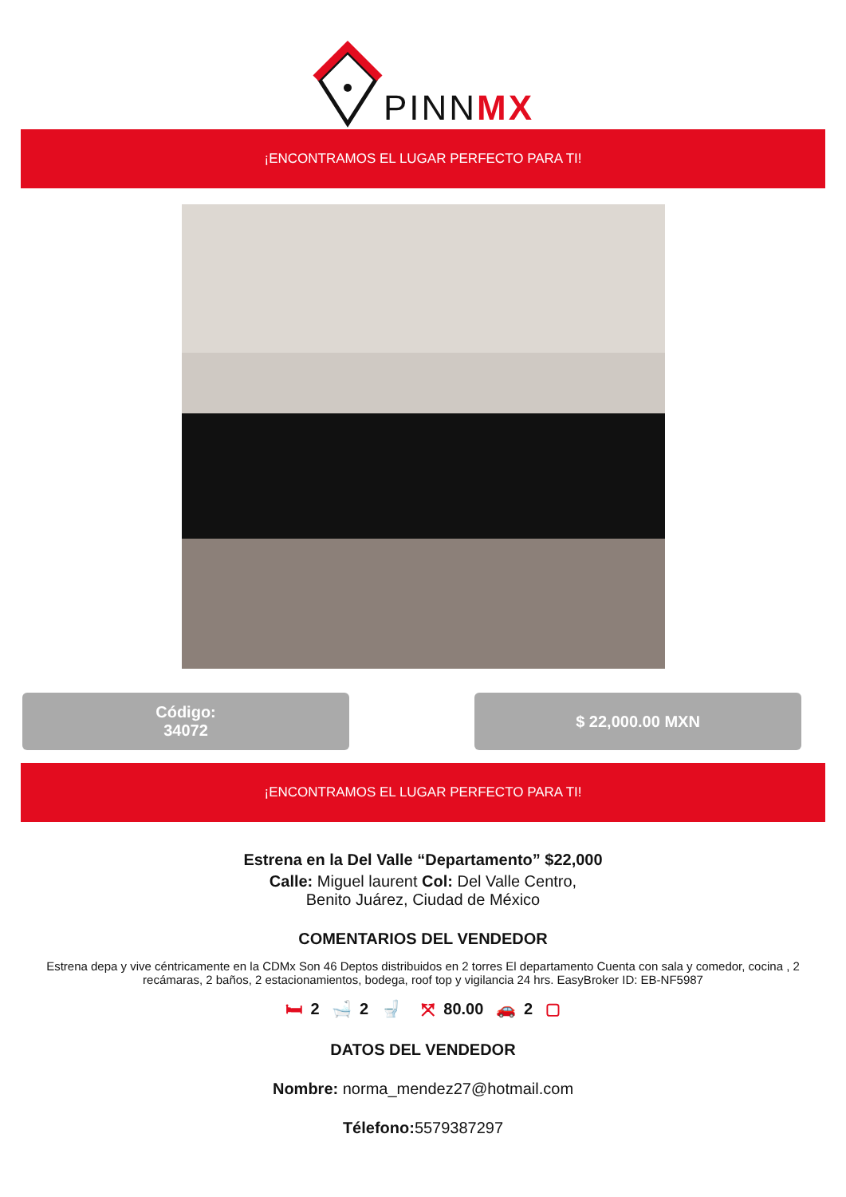PINNMX
¡ENCONTRAMOS EL LUGAR PERFECTO PARA TI!
Código:
34072
$ 22,000.00 MXN
¡ENCONTRAMOS EL LUGAR PERFECTO PARA TI!
Estrena en la Del Valle “Departamento” $22,000
Calle: Miguel laurent Col: Del Valle Centro,
Benito Juárez, Ciudad de México
COMENTARIOS DEL VENDEDOR
Estrena depa y vive céntricamente en la CDMx Son 46 Deptos distribuidos en 2 torres El departamento Cuenta con sala y comedor, cocina , 2 recámaras, 2 baños, 2 estacionamientos, bodega, roof top y vigilancia 24 hrs. EasyBroker ID: EB-NF5987
🛏 2 🛁 2 🚽 ⤧ 80.00 🚗 2 ▢
DATOS DEL VENDEDOR
Nombre: norma_mendez27@hotmail.com
Télefono: 5579387297